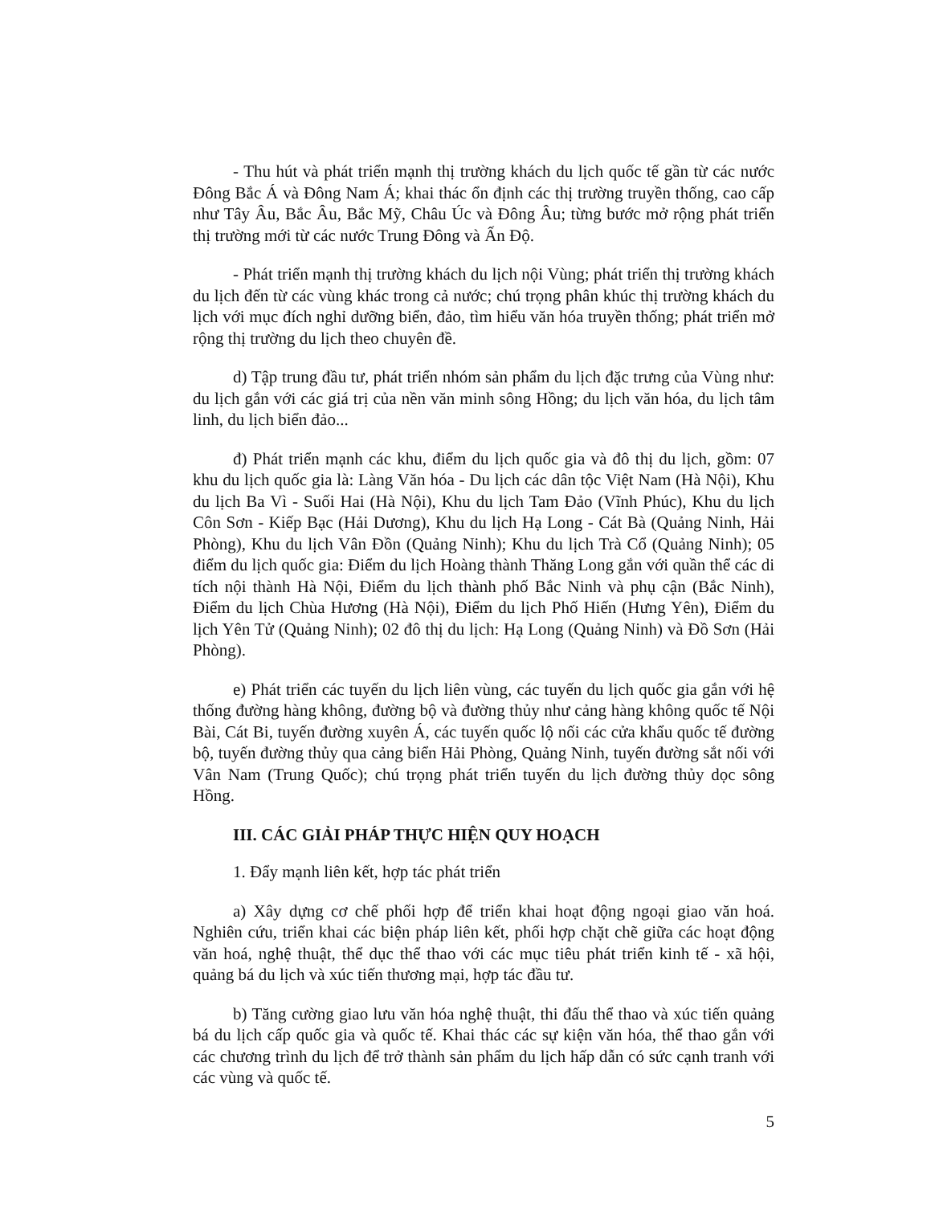- Thu hút và phát triển mạnh thị trường khách du lịch quốc tế gần từ các nước Đông Bắc Á và Đông Nam Á; khai thác ổn định các thị trường truyền thống, cao cấp như Tây Âu, Bắc Âu, Bắc Mỹ, Châu Úc và Đông Âu; từng bước mở rộng phát triển thị trường mới từ các nước Trung Đông và Ấn Độ.
- Phát triển mạnh thị trường khách du lịch nội Vùng; phát triển thị trường khách du lịch đến từ các vùng khác trong cả nước; chú trọng phân khúc thị trường khách du lịch với mục đích nghỉ dưỡng biển, đảo, tìm hiểu văn hóa truyền thống; phát triển mở rộng thị trường du lịch theo chuyên đề.
d) Tập trung đầu tư, phát triển nhóm sản phẩm du lịch đặc trưng của Vùng như: du lịch gắn với các giá trị của nền văn minh sông Hồng; du lịch văn hóa, du lịch tâm linh, du lịch biển đảo...
đ) Phát triển mạnh các khu, điểm du lịch quốc gia và đô thị du lịch, gồm: 07 khu du lịch quốc gia là: Làng Văn hóa - Du lịch các dân tộc Việt Nam (Hà Nội), Khu du lịch Ba Vì - Suối Hai (Hà Nội), Khu du lịch Tam Đảo (Vĩnh Phúc), Khu du lịch Côn Sơn - Kiếp Bạc (Hải Dương), Khu du lịch Hạ Long - Cát Bà (Quảng Ninh, Hải Phòng), Khu du lịch Vân Đồn (Quảng Ninh); Khu du lịch Trà Cổ (Quảng Ninh); 05 điểm du lịch quốc gia: Điểm du lịch Hoàng thành Thăng Long gắn với quần thể các di tích nội thành Hà Nội, Điểm du lịch thành phố Bắc Ninh và phụ cận (Bắc Ninh), Điểm du lịch Chùa Hương (Hà Nội), Điểm du lịch Phố Hiến (Hưng Yên), Điểm du lịch Yên Tử (Quảng Ninh); 02 đô thị du lịch: Hạ Long (Quảng Ninh) và Đồ Sơn (Hải Phòng).
e) Phát triển các tuyến du lịch liên vùng, các tuyến du lịch quốc gia gắn với hệ thống đường hàng không, đường bộ và đường thủy như cảng hàng không quốc tế Nội Bài, Cát Bi, tuyến đường xuyên Á, các tuyến quốc lộ nối các cửa khẩu quốc tế đường bộ, tuyến đường thủy qua cảng biển Hải Phòng, Quảng Ninh, tuyến đường sắt nối với Vân Nam (Trung Quốc); chú trọng phát triển tuyến du lịch đường thủy dọc sông Hồng.
III. CÁC GIẢI PHÁP THỰC HIỆN QUY HOẠCH
1. Đẩy mạnh liên kết, hợp tác phát triển
a) Xây dựng cơ chế phối hợp để triển khai hoạt động ngoại giao văn hoá. Nghiên cứu, triển khai các biện pháp liên kết, phối hợp chặt chẽ giữa các hoạt động văn hoá, nghệ thuật, thể dục thể thao với các mục tiêu phát triển kinh tế - xã hội, quảng bá du lịch và xúc tiến thương mại, hợp tác đầu tư.
b) Tăng cường giao lưu văn hóa nghệ thuật, thi đấu thể thao và xúc tiến quảng bá du lịch cấp quốc gia và quốc tế. Khai thác các sự kiện văn hóa, thể thao gắn với các chương trình du lịch để trở thành sản phẩm du lịch hấp dẫn có sức cạnh tranh với các vùng và quốc tế.
5